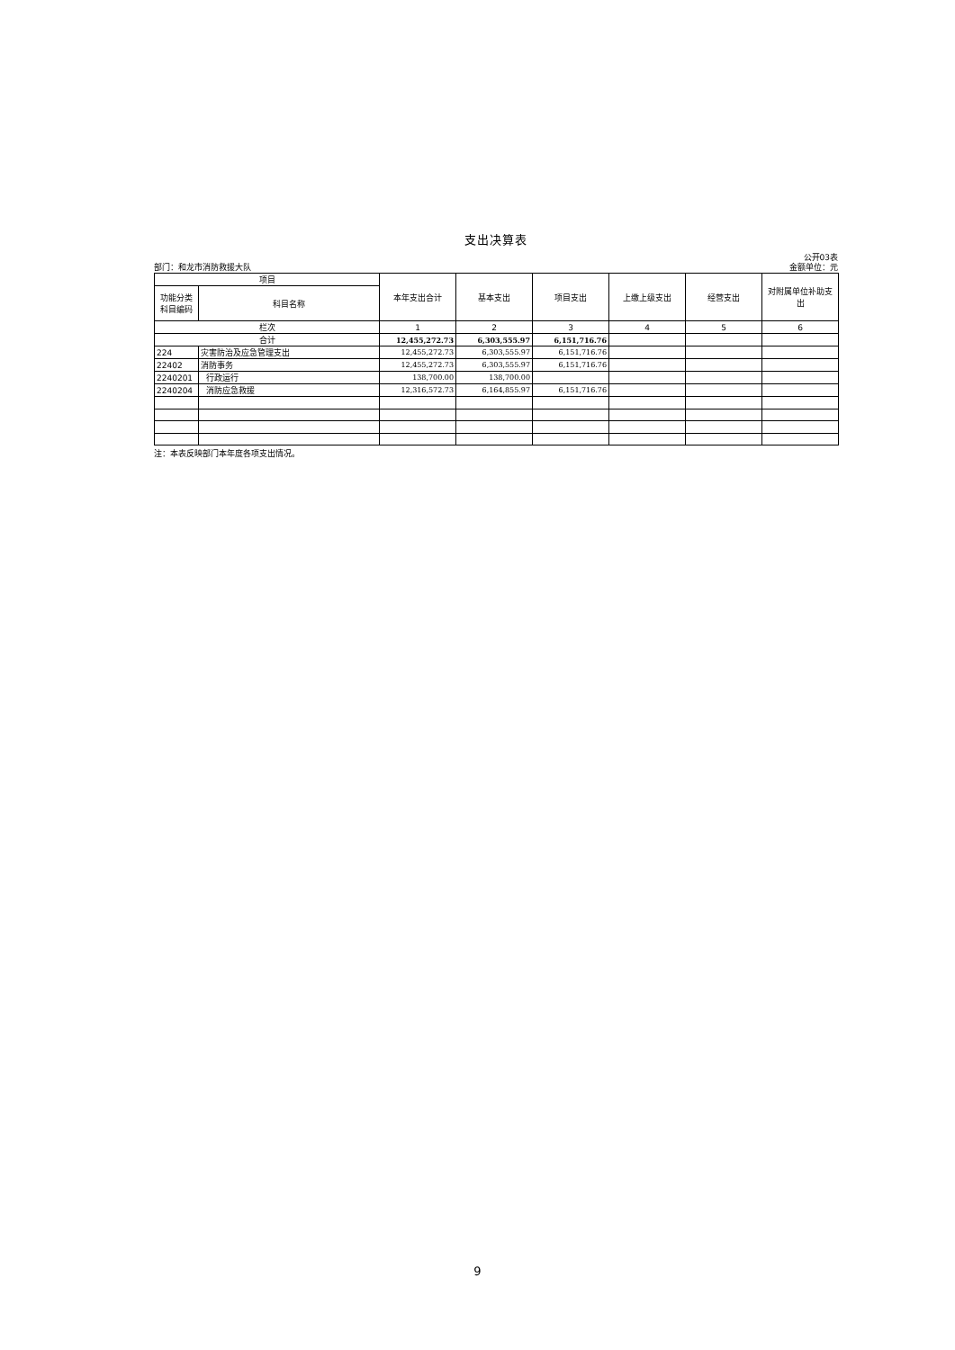支出决算表
部门：和龙市消防救援大队 公开03表
金额单位：元
| 项目 | | 本年支出合计 | 基本支出 | 项目支出 | 上缴上级支出 | 经营支出 | 对附属单位补助支出 |
| --- | --- | --- | --- | --- | --- | --- | --- |
| 功能分类科目编码 | 科目名称 | | | | | | |
| 栏次 | | 1 | 2 | 3 | 4 | 5 | 6 |
| 合计 | | 12,455,272.73 | 6,303,555.97 | 6,151,716.76 | | | |
| 224 | 灾害防治及应急管理支出 | 12,455,272.73 | 6,303,555.97 | 6,151,716.76 | | | |
| 22402 | 消防事务 | 12,455,272.73 | 6,303,555.97 | 6,151,716.76 | | | |
| 2240201 | 行政运行 | 138,700.00 | 138,700.00 | | | | |
| 2240204 | 消防应急救援 | 12,316,572.73 | 6,164,855.97 | 6,151,716.76 | | | |
注：本表反映部门本年度各项支出情况。
9